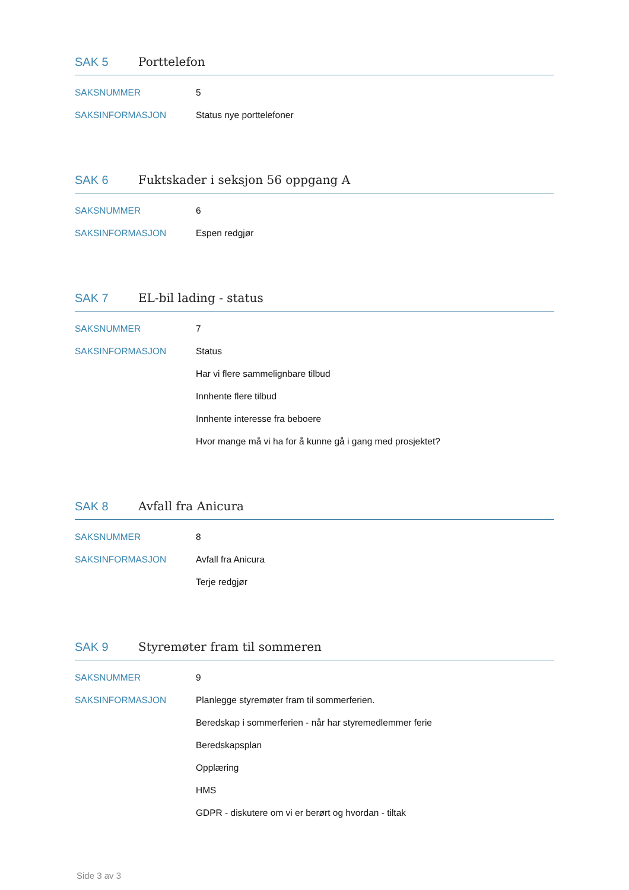SAK 5 Porttelefon
SAKSNUMMER 5
SAKSINFORMASJON Status nye porttelefoner
SAK 6 Fuktskader i seksjon 56 oppgang A
SAKSNUMMER 6
SAKSINFORMASJON Espen redgjør
SAK 7 EL-bil lading - status
SAKSNUMMER 7
SAKSINFORMASJON Status
Har vi flere sammelignbare tilbud
Innhente flere tilbud
Innhente interesse fra beboere
Hvor mange må vi ha for å kunne gå i gang med prosjektet?
SAK 8 Avfall fra Anicura
SAKSNUMMER 8
SAKSINFORMASJON Avfall fra Anicura
Terje redgjør
SAK 9 Styremøter fram til sommeren
SAKSNUMMER 9
SAKSINFORMASJON Planlegge styremøter fram til sommerferien.
Beredskap i sommerferien - når har styremedlemmer ferie
Beredskapsplan
Opplæring
HMS
GDPR - diskutere om vi er berørt og hvordan - tiltak
Side 3 av 3